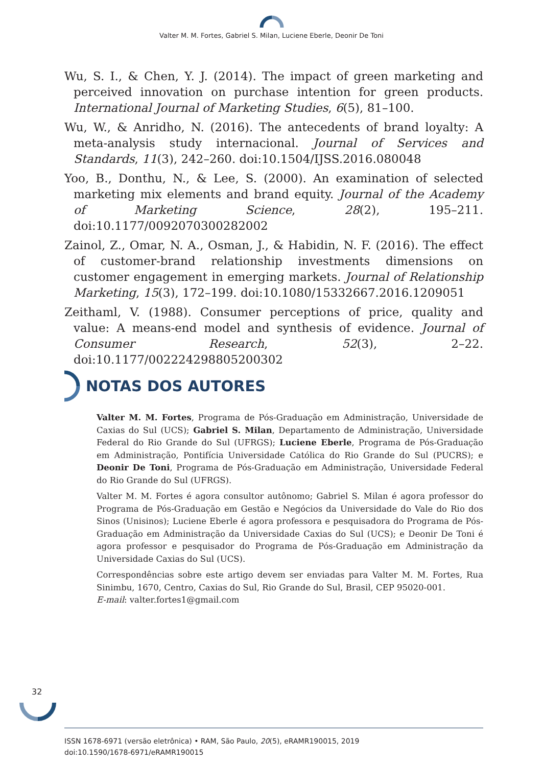Valter M. M. Fortes, Gabriel S. Milan, Luciene Eberle, Deonir De Toni
Wu, S. I., & Chen, Y. J. (2014). The impact of green marketing and perceived innovation on purchase intention for green products. International Journal of Marketing Studies, 6(5), 81–100.
Wu, W., & Anridho, N. (2016). The antecedents of brand loyalty: A meta-analysis study internacional. Journal of Services and Standards, 11(3), 242–260. doi:10.1504/IJSS.2016.080048
Yoo, B., Donthu, N., & Lee, S. (2000). An examination of selected marketing mix elements and brand equity. Journal of the Academy of Marketing Science, 28(2), 195–211. doi:10.1177/0092070300282002
Zainol, Z., Omar, N. A., Osman, J., & Habidin, N. F. (2016). The effect of customer-brand relationship investments dimensions on customer engagement in emerging markets. Journal of Relationship Marketing, 15(3), 172–199. doi:10.1080/15332667.2016.1209051
Zeithaml, V. (1988). Consumer perceptions of price, quality and value: A means-end model and synthesis of evidence. Journal of Consumer Research, 52(3), 2–22. doi:10.1177/002224298805200302
NOTAS DOS AUTORES
Valter M. M. Fortes, Programa de Pós-Graduação em Administração, Universidade de Caxias do Sul (UCS); Gabriel S. Milan, Departamento de Administração, Universidade Federal do Rio Grande do Sul (UFRGS); Luciene Eberle, Programa de Pós-Graduação em Administração, Pontifícia Universidade Católica do Rio Grande do Sul (PUCRS); e Deonir De Toni, Programa de Pós-Graduação em Administração, Universidade Federal do Rio Grande do Sul (UFRGS).
Valter M. M. Fortes é agora consultor autônomo; Gabriel S. Milan é agora professor do Programa de Pós-Graduação em Gestão e Negócios da Universidade do Vale do Rio dos Sinos (Unisinos); Luciene Eberle é agora professora e pesquisadora do Programa de Pós-Graduação em Administração da Universidade Caxias do Sul (UCS); e Deonir De Toni é agora professor e pesquisador do Programa de Pós-Graduação em Administração da Universidade Caxias do Sul (UCS).
Correspondências sobre este artigo devem ser enviadas para Valter M. M. Fortes, Rua Sinimbu, 1670, Centro, Caxias do Sul, Rio Grande do Sul, Brasil, CEP 95020-001.
E-mail: valter.fortes1@gmail.com
32
ISSN 1678-6971 (versão eletrônica) • RAM, São Paulo, 20(5), eRAMR190015, 2019
doi:10.1590/1678-6971/eRAMR190015